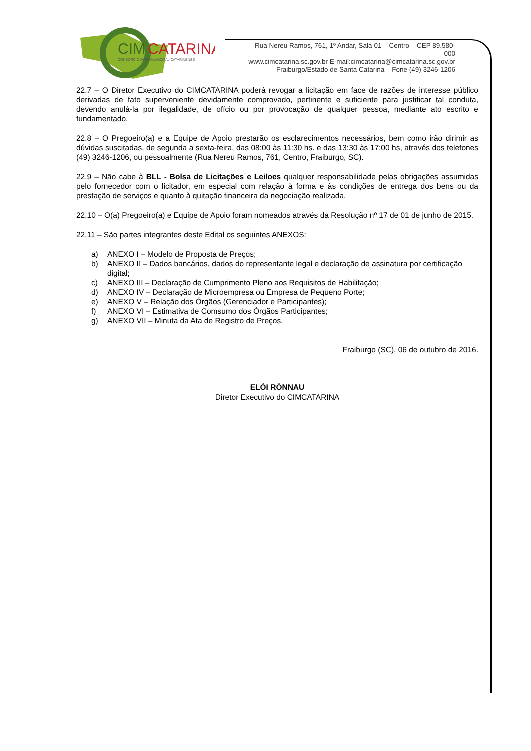CIM
CATARINA
CONSÓRCIO INTERMUNICIPAL CATARINENSE
Rua Nereu Ramos, 761, 1º Andar, Sala 01 – Centro – CEP 89.580-000
www.cimcatarina.sc.gov.br E-mail:cimcatarina@cimcatarina.sc.gov.br
Fraiburgo/Estado de Santa Catarina – Fone (49) 3246-1206
22.7 – O Diretor Executivo do CIMCATARINA poderá revogar a licitação em face de razões de interesse público derivadas de fato superveniente devidamente comprovado, pertinente e suficiente para justificar tal conduta, devendo anulá-la por ilegalidade, de ofício ou por provocação de qualquer pessoa, mediante ato escrito e fundamentado.
22.8 – O Pregoeiro(a) e a Equipe de Apoio prestarão os esclarecimentos necessários, bem como irão dirimir as dúvidas suscitadas, de segunda a sexta-feira, das 08:00 às 11:30 hs. e das 13:30 às 17:00 hs, através dos telefones (49) 3246-1206, ou pessoalmente (Rua Nereu Ramos, 761, Centro, Fraiburgo, SC).
22.9 – Não cabe à BLL - Bolsa de Licitações e Leiloes qualquer responsabilidade pelas obrigações assumidas pelo fornecedor com o licitador, em especial com relação à forma e às condições de entrega dos bens ou da prestação de serviços e quanto à quitação financeira da negociação realizada.
22.10 – O(a) Pregoeiro(a) e Equipe de Apoio foram nomeados através da Resolução nº 17 de 01 de junho de 2015.
22.11 – São partes integrantes deste Edital os seguintes ANEXOS:
a) ANEXO I – Modelo de Proposta de Preços;
b) ANEXO II – Dados bancários, dados do representante legal e declaração de assinatura por certificação digital;
c) ANEXO III – Declaração de Cumprimento Pleno aos Requisitos de Habilitação;
d) ANEXO IV – Declaração de Microempresa ou Empresa de Pequeno Porte;
e) ANEXO V – Relação dos Órgãos (Gerenciador e Participantes);
f) ANEXO VI – Estimativa de Comsumo dos Órgãos Participantes;
g) ANEXO VII – Minuta da Ata de Registro de Preços.
Fraiburgo (SC), 06 de outubro de 2016.
ELÓI RÖNNAU
Diretor Executivo do CIMCATARINA